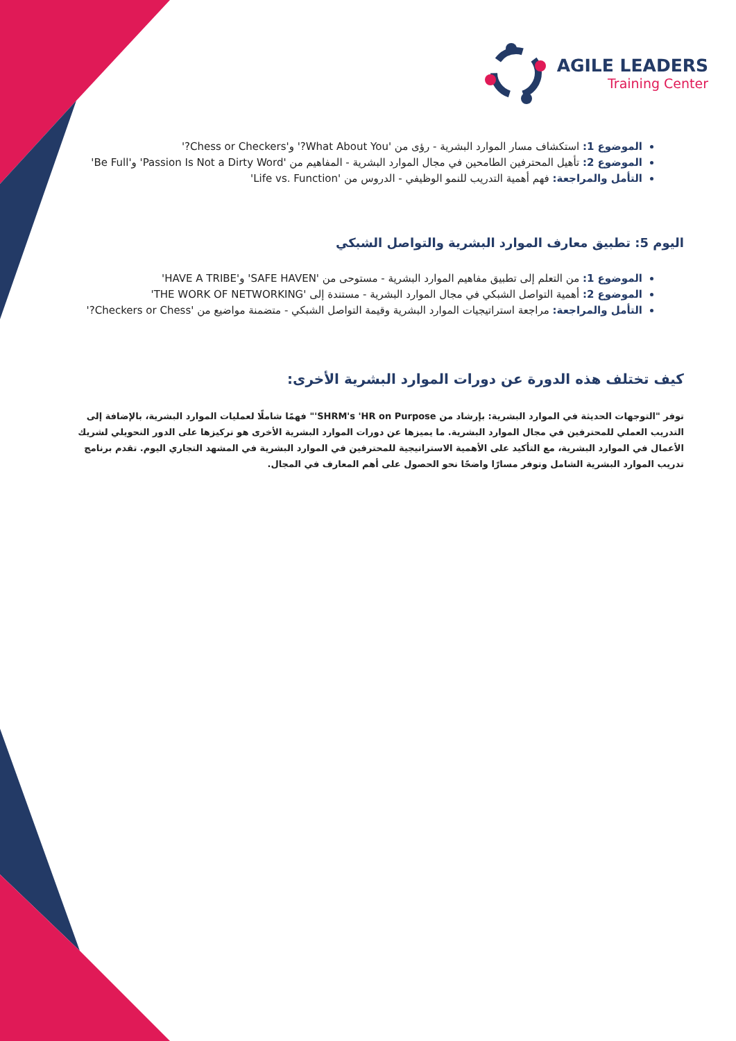AGILE LEADERS
Training Center
الموضوع 1: استكشاف مسار الموارد البشرية - رؤى من 'What About You?' و'Chess or Checkers?'
الموضوع 2: تأهيل المحترفين الطامحين في مجال الموارد البشرية - المفاهيم من 'Passion Is Not a Dirty Word' و'Be Full'
التأمل والمراجعة: فهم أهمية التدريب للنمو الوظيفي - الدروس من 'Life vs. Function'
اليوم 5: تطبيق معارف الموارد البشرية والتواصل الشبكي
الموضوع 1: من التعلم إلى تطبيق مفاهيم الموارد البشرية - مستوحى من 'SAFE HAVEN' و'HAVE A TRIBE'
الموضوع 2: أهمية التواصل الشبكي في مجال الموارد البشرية - مستندة إلى 'THE WORK OF NETWORKING'
التأمل والمراجعة: مراجعة استراتيجيات الموارد البشرية وقيمة التواصل الشبكي - متضمنة مواضيع من 'Checkers or Chess?'
كيف تختلف هذه الدورة عن دورات الموارد البشرية الأخرى:
توفر "التوجهات الحديثة في الموارد البشرية: بإرشاد من SHRM's 'HR on Purpose'" فهمًا شاملًا لعمليات الموارد البشرية، بالإضافة إلى التدريب العملي للمحترفين في مجال الموارد البشرية. ما يميزها عن دورات الموارد البشرية الأخرى هو تركيزها على الدور التحويلي لشريك الأعمال في الموارد البشرية، مع التأكيد على الأهمية الاستراتيجية للمحترفين في الموارد البشرية في المشهد التجاري اليوم. تقدم برنامج تدريب الموارد البشرية الشامل وتوفر مسارًا واضحًا نحو الحصول على أهم المعارف في المجال.